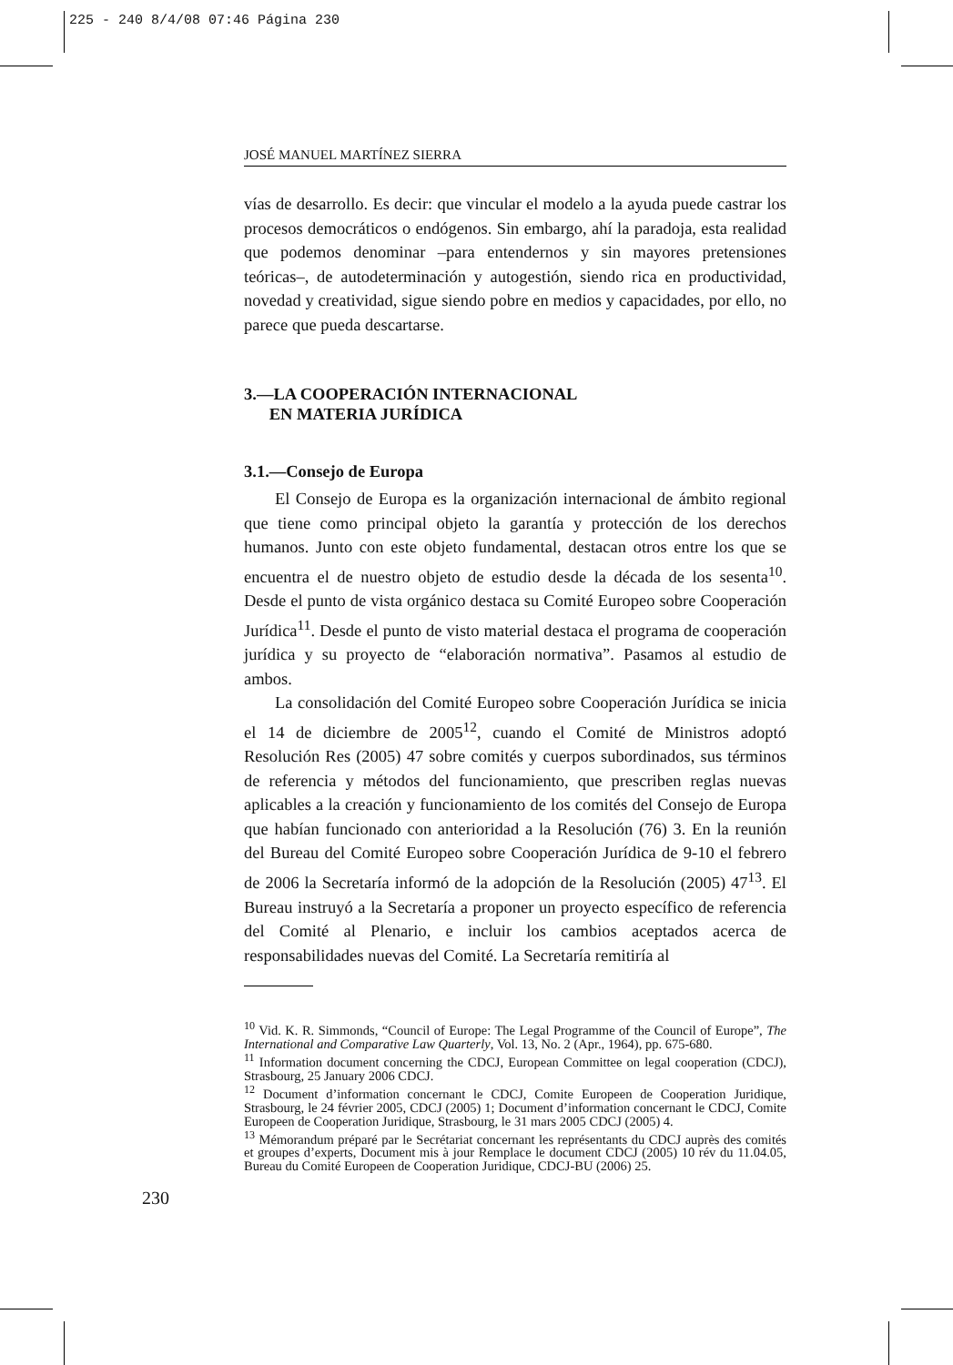225 - 240 8/4/08 07:46 Página 230
JOSÉ MANUEL MARTÍNEZ SIERRA
vías de desarrollo. Es decir: que vincular el modelo a la ayuda puede castrar los procesos democráticos o endógenos. Sin embargo, ahí la paradoja, esta realidad que podemos denominar –para entendernos y sin mayores pretensiones teóricas–, de autodeterminación y autogestión, siendo rica en productividad, novedad y creatividad, sigue siendo pobre en medios y capacidades, por ello, no parece que pueda descartarse.
3.—LA COOPERACIÓN INTERNACIONAL
EN MATERIA JURÍDICA
3.1.—Consejo de Europa
El Consejo de Europa es la organización internacional de ámbito regional que tiene como principal objeto la garantía y protección de los derechos humanos. Junto con este objeto fundamental, destacan otros entre los que se encuentra el de nuestro objeto de estudio desde la década de los sesenta<sup>10</sup>. Desde el punto de vista orgánico destaca su Comité Europeo sobre Cooperación Jurídica<sup>11</sup>. Desde el punto de visto material destaca el programa de cooperación jurídica y su proyecto de “elaboración normativa”. Pasamos al estudio de ambos.
La consolidación del Comité Europeo sobre Cooperación Jurídica se inicia el 14 de diciembre de 2005<sup>12</sup>, cuando el Comité de Ministros adoptó Resolución Res (2005) 47 sobre comités y cuerpos subordinados, sus términos de referencia y métodos del funcionamiento, que prescriben reglas nuevas aplicables a la creación y funcionamiento de los comités del Consejo de Europa que habían funcionado con anterioridad a la Resolución (76) 3. En la reunión del Bureau del Comité Europeo sobre Cooperación Jurídica de 9-10 el febrero de 2006 la Secretaría informó de la adopción de la Resolución (2005) 47<sup>13</sup>. El Bureau instruyó a la Secretaría a proponer un proyecto específico de referencia del Comité al Plenario, e incluir los cambios aceptados acerca de responsabilidades nuevas del Comité. La Secretaría remitiría al
<sup>10</sup> Vid. K. R. Simmonds, “Council of Europe: The Legal Programme of the Council of Europe”, The International and Comparative Law Quarterly, Vol. 13, No. 2 (Apr., 1964), pp. 675-680.
<sup>11</sup> Information document concerning the CDCJ, European Committee on legal cooperation (CDCJ), Strasbourg, 25 January 2006 CDCJ.
<sup>12</sup> Document d’information concernant le CDCJ, Comite Europeen de Cooperation Juridique, Strasbourg, le 24 février 2005, CDCJ (2005) 1; Document d’information concernant le CDCJ, Comite Europeen de Cooperation Juridique, Strasbourg, le 31 mars 2005 CDCJ (2005) 4.
<sup>13</sup> Mémorandum préparé par le Secrétariat concernant les représentants du CDCJ auprès des comités et groupes d’experts, Document mis à jour Remplace le document CDCJ (2005) 10 rév du 11.04.05, Bureau du Comité Europeen de Cooperation Juridique, CDCJ-BU (2006) 25.
230